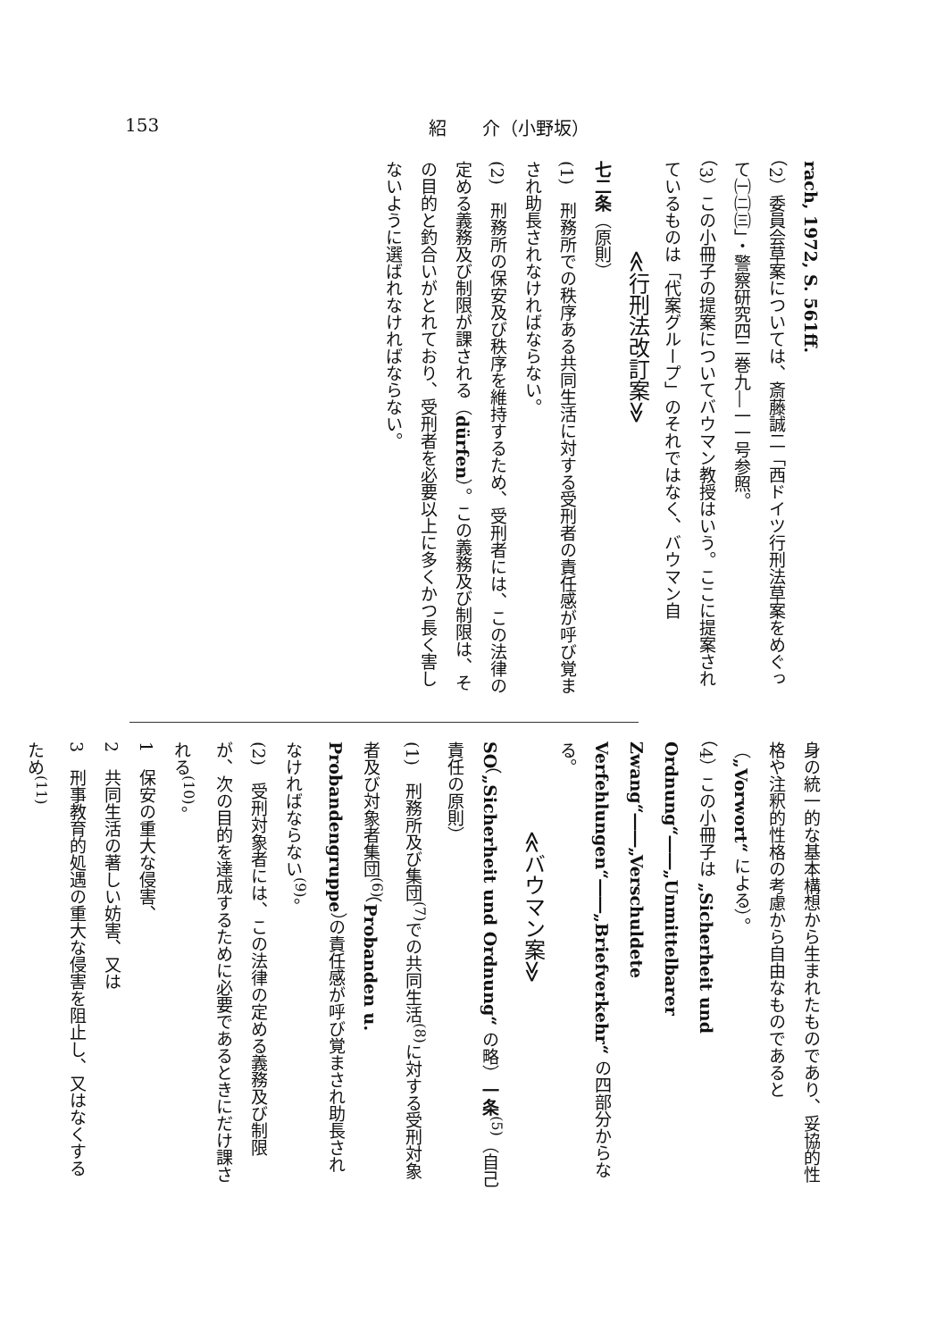153 紹　　介（小野坂）
rach, 1972, S. 561ff.
（2）委員会草案については、斎藤誠二「西ドイツ行刑法草案をめぐって㈠㈡㈢」・警察研究四二巻九―一一号参照。
（3）この小冊子の提案についてバウマン教授はいう。ここに提案されているものは「代案グループ」のそれではなく、バウマン自
≪行刑法改訂案≫
七二条（原則）
(1)　刑務所での秩序ある共同生活に対する受刑者の責任感が呼び覚まされ助長されなければならない。
(2)　刑務所の保安及び秩序を維持するため、受刑者には、この法律の定める義務及び制限が課される（dürfen）。この義務及び制限は、その目的と釣合いがとれており、受刑者を必要以上に多くかつ長く害しないように選ばれなければならない。
身の統一的な基本構想から生まれたものであり、妥協的性格や注釈的性格の考慮から自由なものであると（„Vorwort“ による）。
（4）この小冊子は „Sicherheit und Ordnung“――„Unmittelbarer Zwang“――„Verschuldete Verfehlungen“――„Briefverkehr“ の四部分からなる。
≪バウマン案≫
SO（„Sicherheit und Ordnung“ の略）一条<sup>(5)</sup>（自己責任の原則）
(1)　刑務所及び集団<sup>(7)</sup>での共同生活<sup>(8)</sup>に対する受刑対象者及び対象者集団<sup>(6)</sup>（Probanden u. Probandengruppe）の責任感が呼び覚まされ助長されなければならない<sup>(9)</sup>。
(2)　受刑対象者には、この法律の定める義務及び制限が、次の目的を達成するために必要であるときにだけ課される<sup>(10)</sup>。
1　保安の重大な侵害、
2　共同生活の著しい妨害、又は
3　刑事教育的処遇の重大な侵害を阻止し、又はなくするため<sup>(11)</sup>